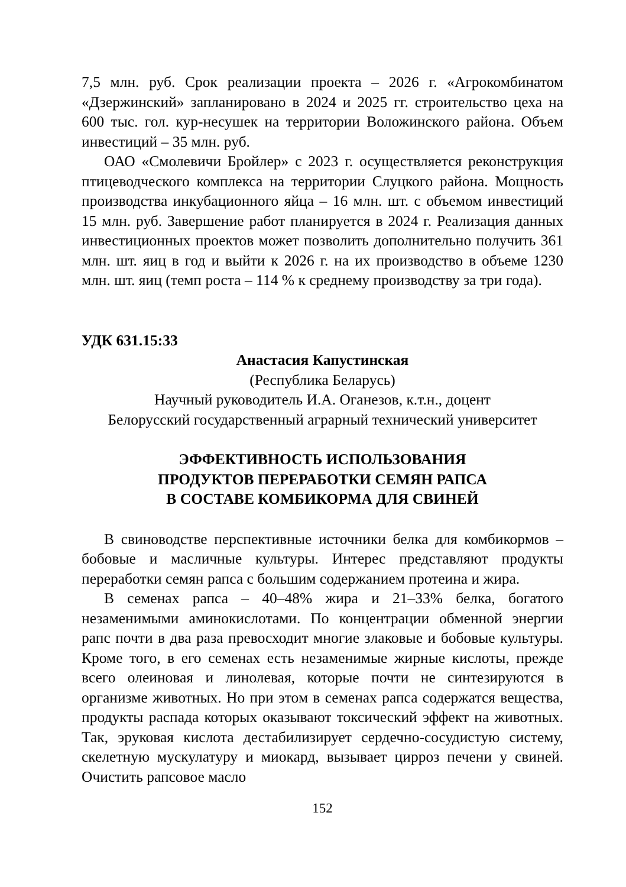7,5 млн. руб. Срок реализации проекта – 2026 г. «Агрокомбинатом «Дзержинский» запланировано в 2024 и 2025 гг. строительство цеха на 600 тыс. гол. кур-несушек на территории Воложинского района. Объем инвестиций – 35 млн. руб.
ОАО «Смолевичи Бройлер» с 2023 г. осуществляется реконструкция птицеводческого комплекса на территории Слуцкого района. Мощность производства инкубационного яйца – 16 млн. шт. с объемом инвестиций 15 млн. руб. Завершение работ планируется в 2024 г. Реализация данных инвестиционных проектов может позволить дополнительно получить 361 млн. шт. яиц в год и выйти к 2026 г. на их производство в объеме 1230 млн. шт. яиц (темп роста – 114 % к среднему производству за три года).
УДК 631.15:33
Анастасия Капустинская
(Республика Беларусь)
Научный руководитель И.А. Оганезов, к.т.н., доцент
Белорусский государственный аграрный технический университет
ЭФФЕКТИВНОСТЬ ИСПОЛЬЗОВАНИЯ
ПРОДУКТОВ ПЕРЕРАБОТКИ СЕМЯН РАПСА
В СОСТАВЕ КОМБИКОРМА ДЛЯ СВИНЕЙ
В свиноводстве перспективные источники белка для комбикормов – бобовые и масличные культуры. Интерес представляют продукты переработки семян рапса с большим содержанием протеина и жира.
В семенах рапса – 40–48% жира и 21–33% белка, богатого незаменимыми аминокислотами. По концентрации обменной энергии рапс почти в два раза превосходит многие злаковые и бобовые культуры. Кроме того, в его семенах есть незаменимые жирные кислоты, прежде всего олеиновая и линолевая, которые почти не синтезируются в организме животных. Но при этом в семенах рапса содержатся вещества, продукты распада которых оказывают токсический эффект на животных. Так, эруковая кислота дестабилизирует сердечно-сосудистую систему, скелетную мускулатуру и миокард, вызывает цирроз печени у свиней. Очистить рапсовое масло
152